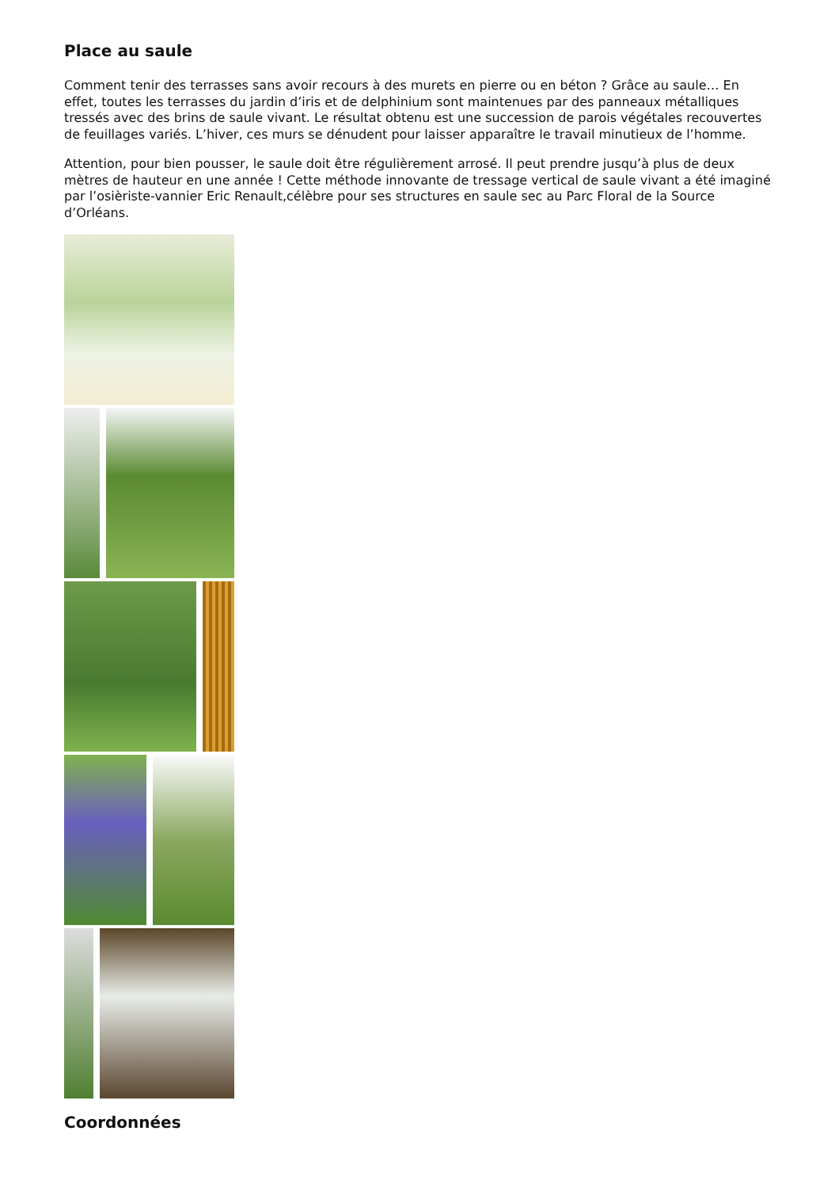Place au saule
Comment tenir des terrasses sans avoir recours à des murets en pierre ou en béton ? Grâce au saule… En effet, toutes les terrasses du jardin d’iris et de delphinium sont maintenues par des panneaux métalliques tressés avec des brins de saule vivant. Le résultat obtenu est une succession de parois végétales recouvertes de feuillages variés. L’hiver, ces murs se dénudent pour laisser apparaître le travail minutieux de l’homme.
Attention, pour bien pousser, le saule doit être régulièrement arrosé. Il peut prendre jusqu’à plus de deux mètres de hauteur en une année ! Cette méthode innovante de tressage vertical de saule vivant a été imaginé par l’osièriste-vannier Eric Renault,célèbre pour ses structures en saule sec au Parc Floral de la Source d’Orléans.
Coordonnées